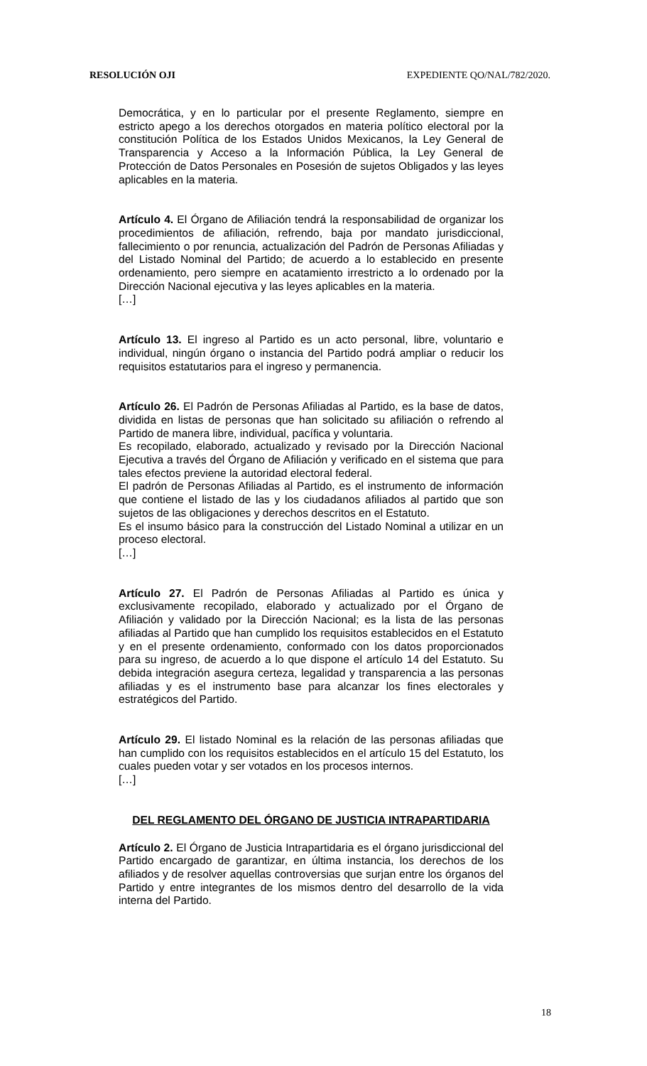RESOLUCIÓN OJI EXPEDIENTE QO/NAL/782/2020.
Democrática, y en lo particular por el presente Reglamento, siempre en estricto apego a los derechos otorgados en materia político electoral por la constitución Política de los Estados Unidos Mexicanos, la Ley General de Transparencia y Acceso a la Información Pública, la Ley General de Protección de Datos Personales en Posesión de sujetos Obligados y las leyes aplicables en la materia.
Artículo 4. El Órgano de Afiliación tendrá la responsabilidad de organizar los procedimientos de afiliación, refrendo, baja por mandato jurisdiccional, fallecimiento o por renuncia, actualización del Padrón de Personas Afiliadas y del Listado Nominal del Partido; de acuerdo a lo establecido en presente ordenamiento, pero siempre en acatamiento irrestricto a lo ordenado por la Dirección Nacional ejecutiva y las leyes aplicables en la materia.
[…]
Artículo 13. El ingreso al Partido es un acto personal, libre, voluntario e individual, ningún órgano o instancia del Partido podrá ampliar o reducir los requisitos estatutarios para el ingreso y permanencia.
Artículo 26. El Padrón de Personas Afiliadas al Partido, es la base de datos, dividida en listas de personas que han solicitado su afiliación o refrendo al Partido de manera libre, individual, pacífica y voluntaria.
Es recopilado, elaborado, actualizado y revisado por la Dirección Nacional Ejecutiva a través del Órgano de Afiliación y verificado en el sistema que para tales efectos previene la autoridad electoral federal.
El padrón de Personas Afiliadas al Partido, es el instrumento de información que contiene el listado de las y los ciudadanos afiliados al partido que son sujetos de las obligaciones y derechos descritos en el Estatuto.
Es el insumo básico para la construcción del Listado Nominal a utilizar en un proceso electoral.
[…]
Artículo 27. El Padrón de Personas Afiliadas al Partido es única y exclusivamente recopilado, elaborado y actualizado por el Órgano de Afiliación y validado por la Dirección Nacional; es la lista de las personas afiliadas al Partido que han cumplido los requisitos establecidos en el Estatuto y en el presente ordenamiento, conformado con los datos proporcionados para su ingreso, de acuerdo a lo que dispone el artículo 14 del Estatuto. Su debida integración asegura certeza, legalidad y transparencia a las personas afiliadas y es el instrumento base para alcanzar los fines electorales y estratégicos del Partido.
Artículo 29. El listado Nominal es la relación de las personas afiliadas que han cumplido con los requisitos establecidos en el artículo 15 del Estatuto, los cuales pueden votar y ser votados en los procesos internos.
[…]
DEL REGLAMENTO DEL ÓRGANO DE JUSTICIA INTRAPARTIDARIA
Artículo 2. El Órgano de Justicia Intrapartidaria es el órgano jurisdiccional del Partido encargado de garantizar, en última instancia, los derechos de los afiliados y de resolver aquellas controversias que surjan entre los órganos del Partido y entre integrantes de los mismos dentro del desarrollo de la vida interna del Partido.
18